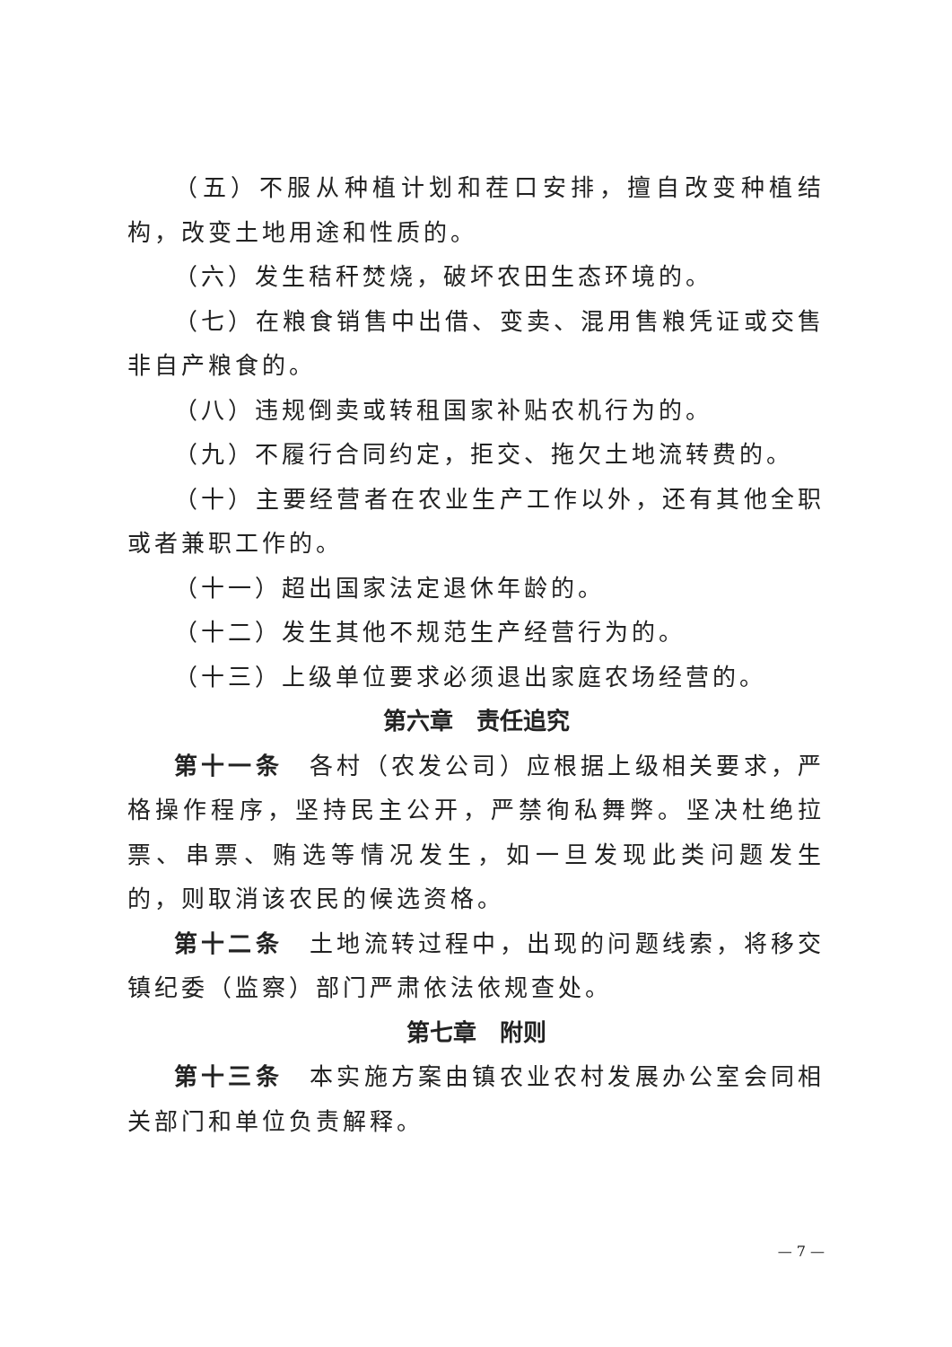（五）不服从种植计划和茬口安排，擅自改变种植结构，改变土地用途和性质的。
（六）发生秸秆焚烧，破坏农田生态环境的。
（七）在粮食销售中出借、变卖、混用售粮凭证或交售非自产粮食的。
（八）违规倒卖或转租国家补贴农机行为的。
（九）不履行合同约定，拒交、拖欠土地流转费的。
（十）主要经营者在农业生产工作以外，还有其他全职或者兼职工作的。
（十一）超出国家法定退休年龄的。
（十二）发生其他不规范生产经营行为的。
（十三）上级单位要求必须退出家庭农场经营的。
第六章　责任追究
第十一条　各村（农发公司）应根据上级相关要求，严格操作程序，坚持民主公开，严禁徇私舞弊。坚决杜绝拉票、串票、贿选等情况发生，如一旦发现此类问题发生的，则取消该农民的候选资格。
第十二条　土地流转过程中，出现的问题线索，将移交镇纪委（监察）部门严肃依法依规查处。
第七章　附则
第十三条　本实施方案由镇农业农村发展办公室会同相关部门和单位负责解释。
— 7 —